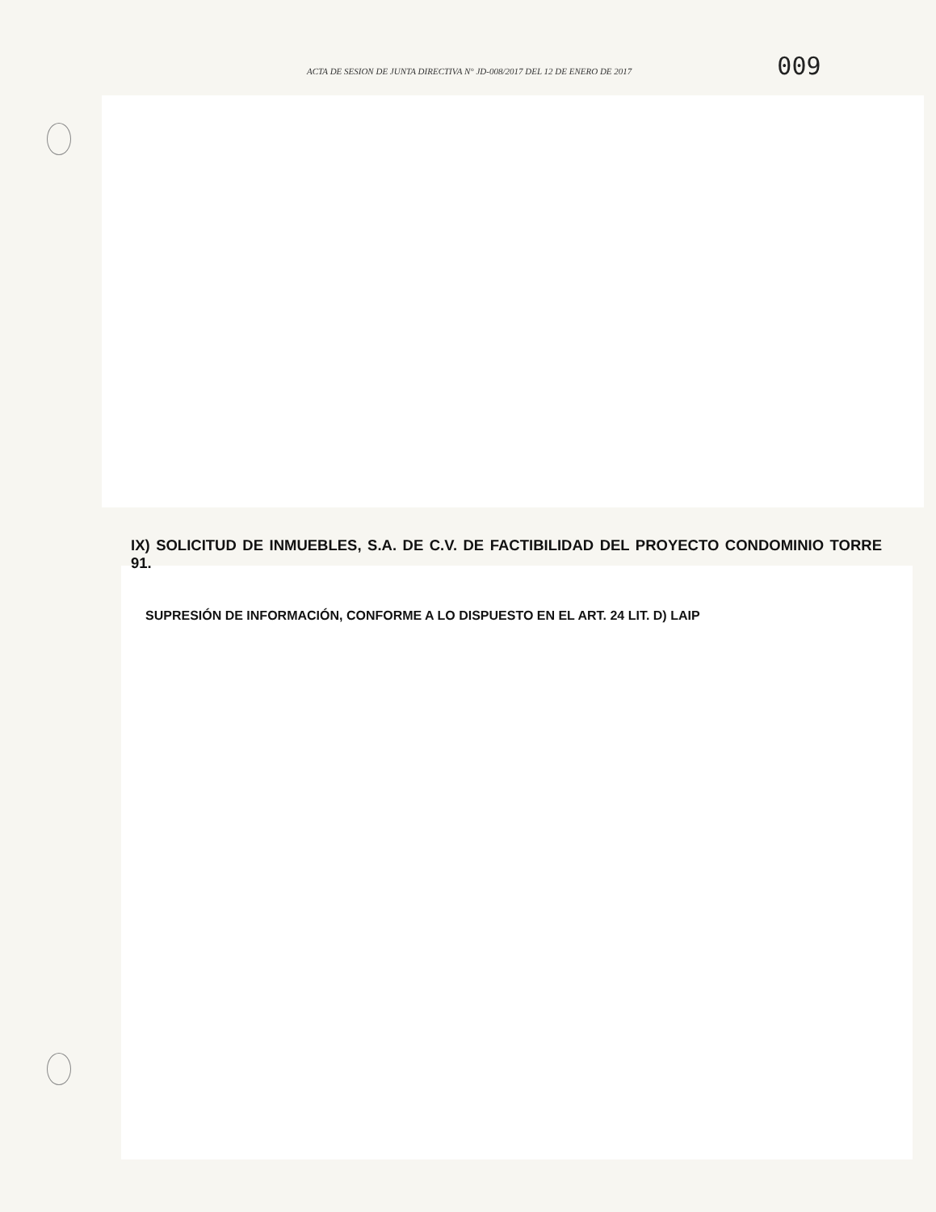ACTA DE SESION DE JUNTA DIRECTIVA N° JD-008/2017 DEL 12 DE ENERO DE 2017 009
IX) SOLICITUD DE INMUEBLES, S.A. DE C.V. DE FACTIBILIDAD DEL PROYECTO CONDOMINIO TORRE 91.
SUPRESIÓN DE INFORMACIÓN, CONFORME A LO DISPUESTO EN EL ART. 24 LIT. D) LAIP